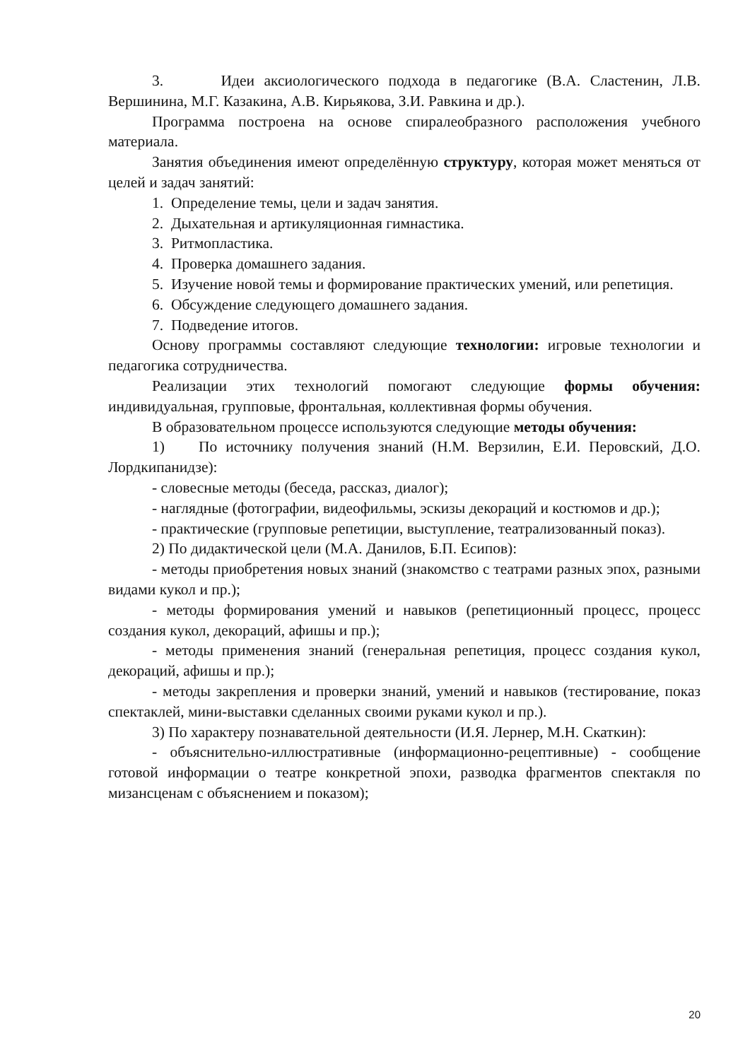3. Идеи аксиологического подхода в педагогике (В.А. Сластенин, Л.В. Вершинина, М.Г. Казакина, А.В. Кирьякова, З.И. Равкина и др.).
Программа построена на основе спиралеобразного расположения учебного материала.
Занятия объединения имеют определённую структуру, которая может меняться от целей и задач занятий:
1. Определение темы, цели и задач занятия.
2. Дыхательная и артикуляционная гимнастика.
3. Ритмопластика.
4. Проверка домашнего задания.
5. Изучение новой темы и формирование практических умений, или репетиция.
6. Обсуждение следующего домашнего задания.
7. Подведение итогов.
Основу программы составляют следующие технологии: игровые технологии и педагогика сотрудничества.
Реализации этих технологий помогают следующие формы обучения: индивидуальная, групповые, фронтальная, коллективная формы обучения.
В образовательном процессе используются следующие методы обучения:
1) По источнику получения знаний (Н.М. Верзилин, Е.И. Перовский, Д.О. Лордкипанидзе):
- словесные методы (беседа, рассказ, диалог);
- наглядные (фотографии, видеофильмы, эскизы декораций и костюмов и др.);
- практические (групповые репетиции, выступление, театрализованный показ).
2) По дидактической цели (М.А. Данилов, Б.П. Есипов):
- методы приобретения новых знаний (знакомство с театрами разных эпох, разными видами кукол и пр.);
- методы формирования умений и навыков (репетиционный процесс, процесс создания кукол, декораций, афишы и пр.);
- методы применения знаний (генеральная репетиция, процесс создания кукол, декораций, афишы и пр.);
- методы закрепления и проверки знаний, умений и навыков (тестирование, показ спектаклей, мини-выставки сделанных своими руками кукол и пр.).
3) По характеру познавательной деятельности (И.Я. Лернер, М.Н. Скаткин):
- объяснительно-иллюстративные (информационно-рецептивные) - сообщение готовой информации о театре конкретной эпохи, разводка фрагментов спектакля по мизансценам с объяснением и показом);
20